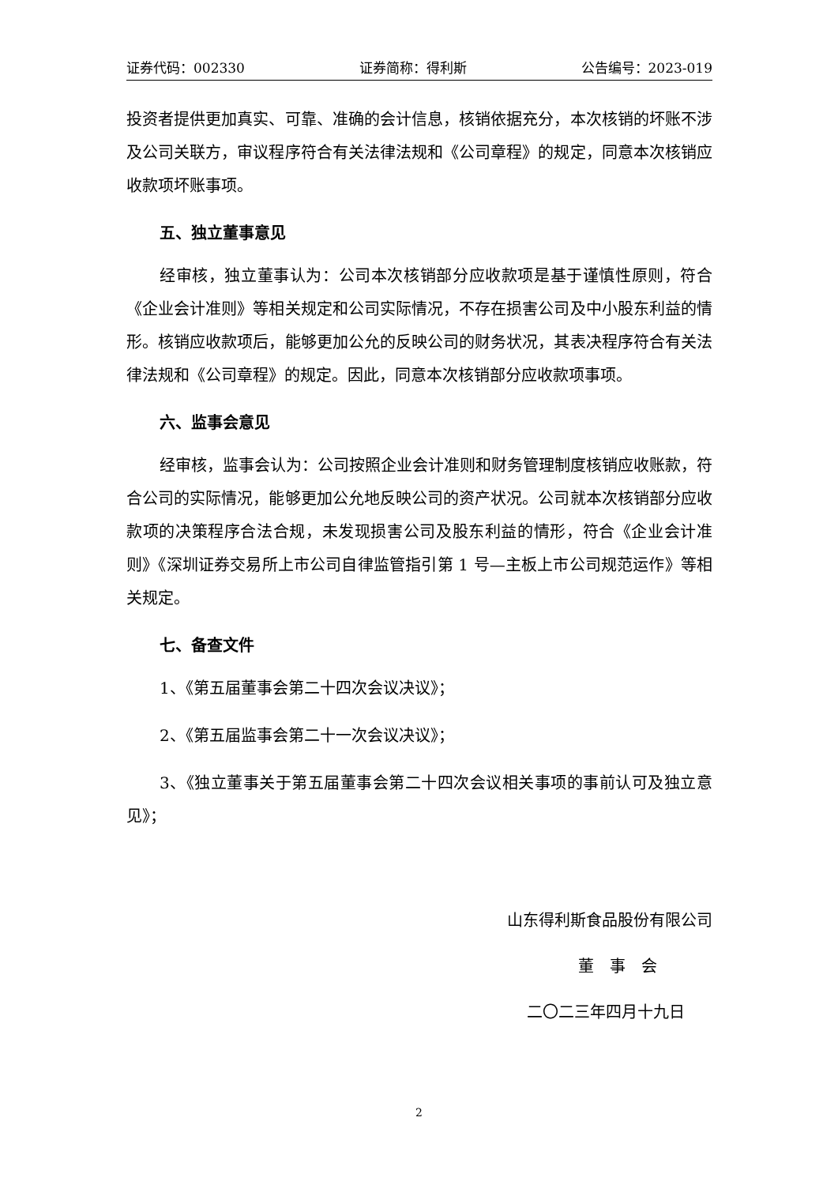证券代码：002330 证券简称：得利斯 公告编号：2023-019
投资者提供更加真实、可靠、准确的会计信息，核销依据充分，本次核销的坏账不涉及公司关联方，审议程序符合有关法律法规和《公司章程》的规定，同意本次核销应收款项坏账事项。
五、独立董事意见
经审核，独立董事认为：公司本次核销部分应收款项是基于谨慎性原则，符合《企业会计准则》等相关规定和公司实际情况，不存在损害公司及中小股东利益的情形。核销应收款项后，能够更加公允的反映公司的财务状况，其表决程序符合有关法律法规和《公司章程》的规定。因此，同意本次核销部分应收款项事项。
六、监事会意见
经审核，监事会认为：公司按照企业会计准则和财务管理制度核销应收账款，符合公司的实际情况，能够更加公允地反映公司的资产状况。公司就本次核销部分应收款项的决策程序合法合规，未发现损害公司及股东利益的情形，符合《企业会计准则》《深圳证券交易所上市公司自律监管指引第 1 号—主板上市公司规范运作》等相关规定。
七、备查文件
1、《第五届董事会第二十四次会议决议》；
2、《第五届监事会第二十一次会议决议》；
3、《独立董事关于第五届董事会第二十四次会议相关事项的事前认可及独立意见》；
山东得利斯食品股份有限公司
董　事　会
二〇二三年四月十九日
2